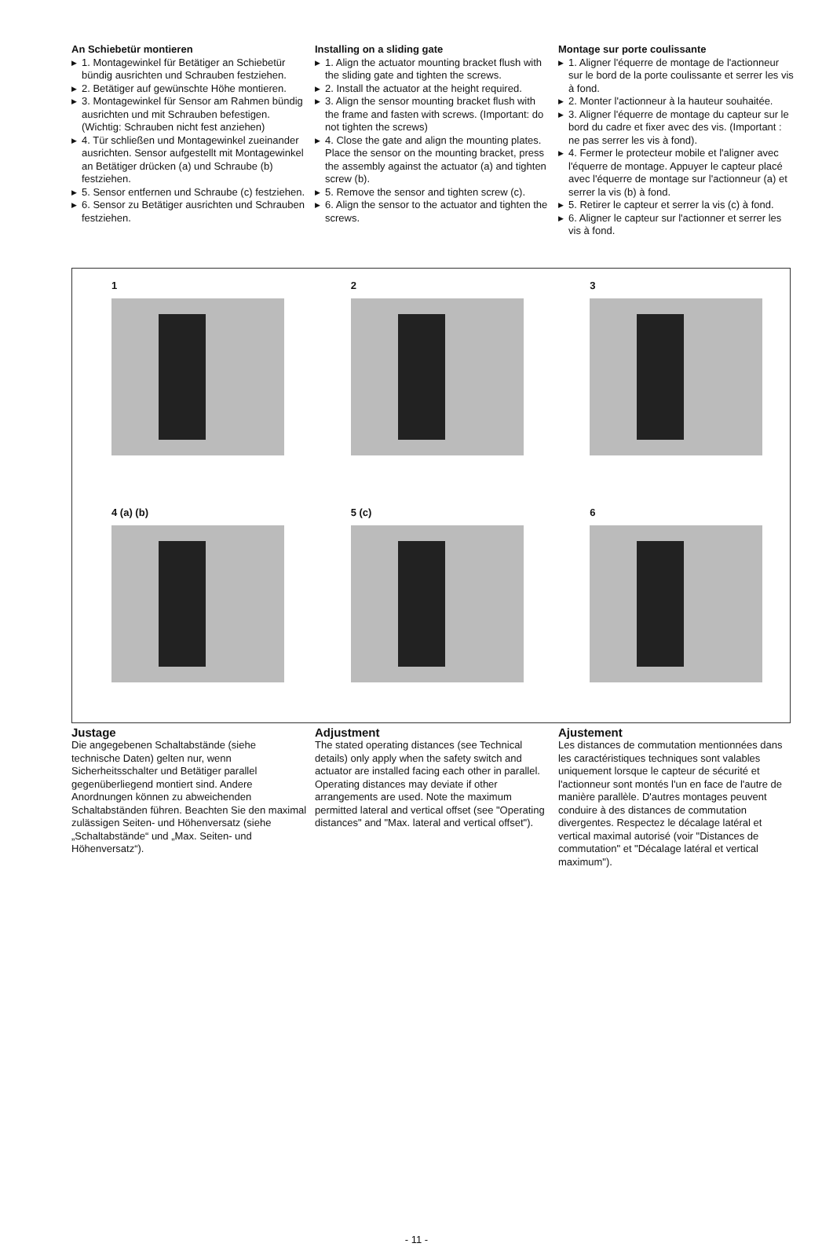An Schiebetür montieren
▶ 1. Montagewinkel für Betätiger an Schiebetür bündig ausrichten und Schrauben festziehen.
▶ 2. Betätiger auf gewünschte Höhe montieren.
▶ 3. Montagewinkel für Sensor am Rahmen bündig ausrichten und mit Schrauben befestigen. (Wichtig: Schrauben nicht fest anziehen)
▶ 4. Tür schließen und Montagewinkel zueinander ausrichten. Sensor aufgestellt mit Montagewinkel an Betätiger drücken (a) und Schraube (b) festziehen.
▶ 5. Sensor entfernen und Schraube (c) festziehen.
▶ 6. Sensor zu Betätiger ausrichten und Schrauben festziehen.
Installing on a sliding gate
▶ 1. Align the actuator mounting bracket flush with the sliding gate and tighten the screws.
▶ 2. Install the actuator at the height required.
▶ 3. Align the sensor mounting bracket flush with the frame and fasten with screws. (Important: do not tighten the screws)
▶ 4. Close the gate and align the mounting plates. Place the sensor on the mounting bracket, press the assembly against the actuator (a) and tighten screw (b).
▶ 5. Remove the sensor and tighten screw (c).
▶ 6. Align the sensor to the actuator and tighten the screws.
Montage sur porte coulissante
▶ 1. Aligner l'équerre de montage de l'actionneur sur le bord de la porte coulissante et serrer les vis à fond.
▶ 2. Monter l'actionneur à la hauteur souhaitée.
▶ 3. Aligner l'équerre de montage du capteur sur le bord du cadre et fixer avec des vis. (Important : ne pas serrer les vis à fond).
▶ 4. Fermer le protecteur mobile et l'aligner avec l'équerre de montage. Appuyer le capteur placé avec l'équerre de montage sur l'actionneur (a) et serrer la vis (b) à fond.
▶ 5. Retirer le capteur et serrer la vis (c) à fond.
▶ 6. Aligner le capteur sur l'actionner et serrer les vis à fond.
1
2
3
4 (a) (b)
5 (c)
6
Justage
Die angegebenen Schaltabstände (siehe technische Daten) gelten nur, wenn Sicherheitsschalter und Betätiger parallel gegenüberliegend montiert sind. Andere Anordnungen können zu abweichenden Schaltabständen führen. Beachten Sie den maximal zulässigen Seiten- und Höhenversatz (siehe „Schaltabstände“ und „Max. Seiten- und Höhenversatz“).
Adjustment
The stated operating distances (see Technical details) only apply when the safety switch and actuator are installed facing each other in parallel. Operating distances may deviate if other arrangements are used. Note the maximum permitted lateral and vertical offset (see "Operating distances" and "Max. lateral and vertical offset").
Ajustement
Les distances de commutation mentionnées dans les caractéristiques techniques sont valables uniquement lorsque le capteur de sécurité et l'actionneur sont montés l'un en face de l'autre de manière parallèle. D'autres montages peuvent conduire à des distances de commutation divergentes. Respectez le décalage latéral et vertical maximal autorisé (voir "Distances de commutation" et "Décalage latéral et vertical maximum").
- 11 -